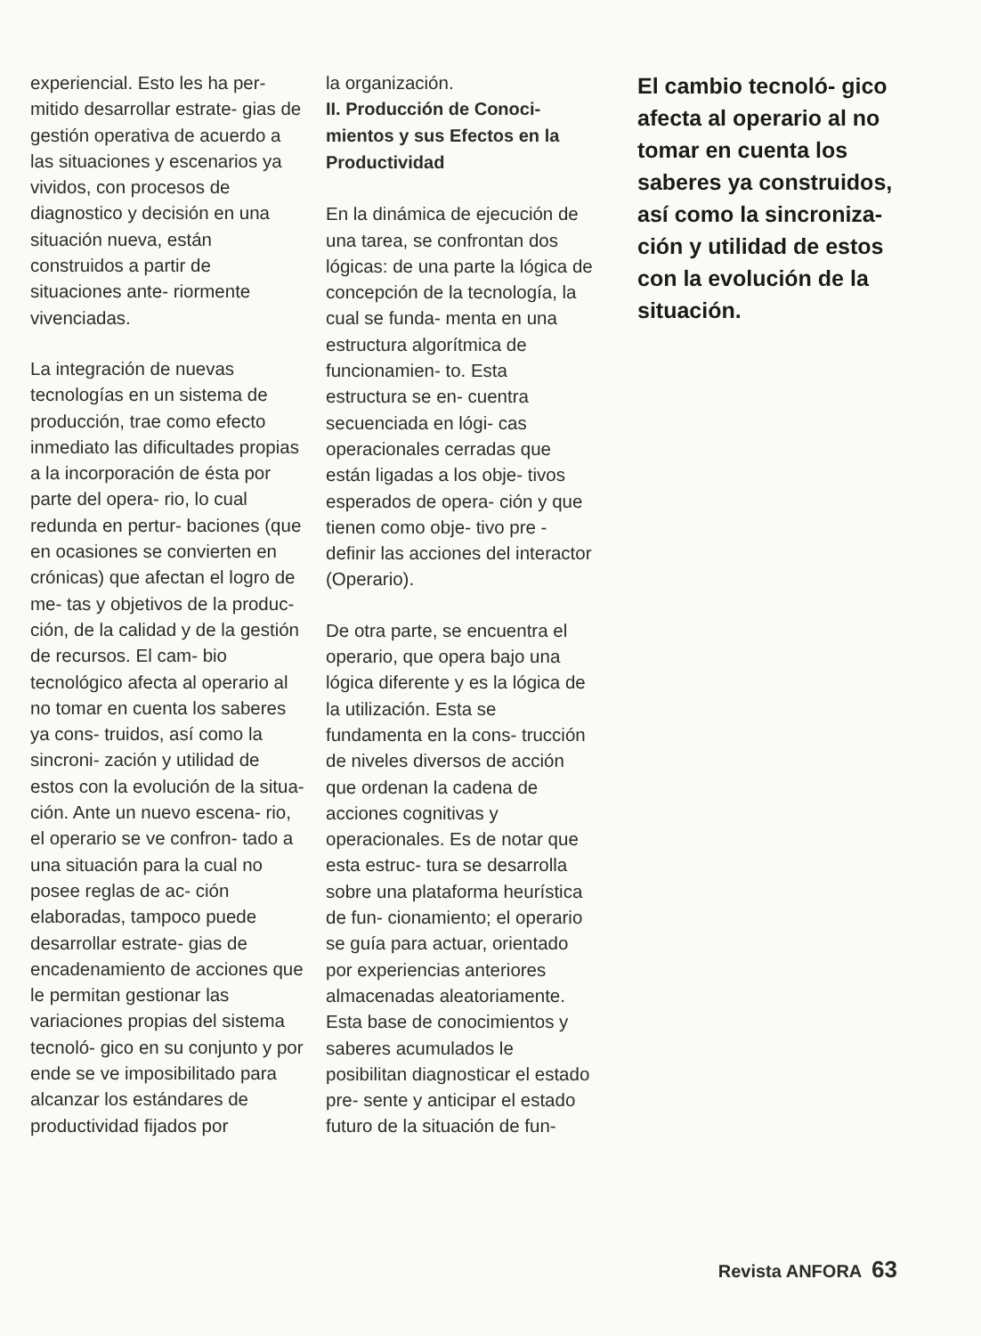experiencial. Esto les ha per- mitido desarrollar estrate- gias de gestión operativa de acuerdo a las situaciones y escenarios ya vividos, con procesos de diagnostico y decisión en una situación nueva, están construidos a partir de situaciones ante- riormente vivenciadas.
La integración de nuevas tecnologías en un sistema de producción, trae como efecto inmediato las dificultades propias a la incorporación de ésta por parte del opera- rio, lo cual redunda en pertur- baciones (que en ocasiones se convierten en crónicas) que afectan el logro de me- tas y objetivos de la produc- ción, de la calidad y de la gestión de recursos. El cam- bio tecnológico afecta al operario al no tomar en cuenta los saberes ya cons- truidos, así como la sincroni- zación y utilidad de estos con la evolución de la situa- ción. Ante un nuevo escena- rio, el operario se ve confron- tado a una situación para la cual no posee reglas de ac- ción elaboradas, tampoco puede desarrollar estrate- gias de encadenamiento de acciones que le permitan gestionar las variaciones propias del sistema tecnoló- gico en su conjunto y por ende se ve imposibilitado para alcanzar los estándares de productividad fijados por
la organización.
II. Producción de Conoci- mientos y sus Efectos en la Productividad
En la dinámica de ejecución de una tarea, se confrontan dos lógicas: de una parte la lógica de concepción de la tecnología, la cual se funda- menta en una estructura algorítmica de funcionamien- to. Esta estructura se en- cuentra secuenciada en lógi- cas operacionales cerradas que están ligadas a los obje- tivos esperados de opera- ción y que tienen como obje- tivo pre - definir las acciones del interactor (Operario).
De otra parte, se encuentra el operario, que opera bajo una lógica diferente y es la lógica de la utilización. Esta se fundamenta en la cons- trucción de niveles diversos de acción que ordenan la cadena de acciones cognitivas y operacionales. Es de notar que esta estruc- tura se desarrolla sobre una plataforma heurística de fun- cionamiento; el operario se guía para actuar, orientado por experiencias anteriores almacenadas aleatoriamente. Esta base de conocimientos y saberes acumulados le posibilitan diagnosticar el estado pre- sente y anticipar el estado futuro de la situación de fun-
El cambio tecnoló- gico afecta al operario al no tomar en cuenta los saberes ya construidos, así como la sincroniza- ción y utilidad de estos con la evolución de la situación.
Revista ANFORA 63